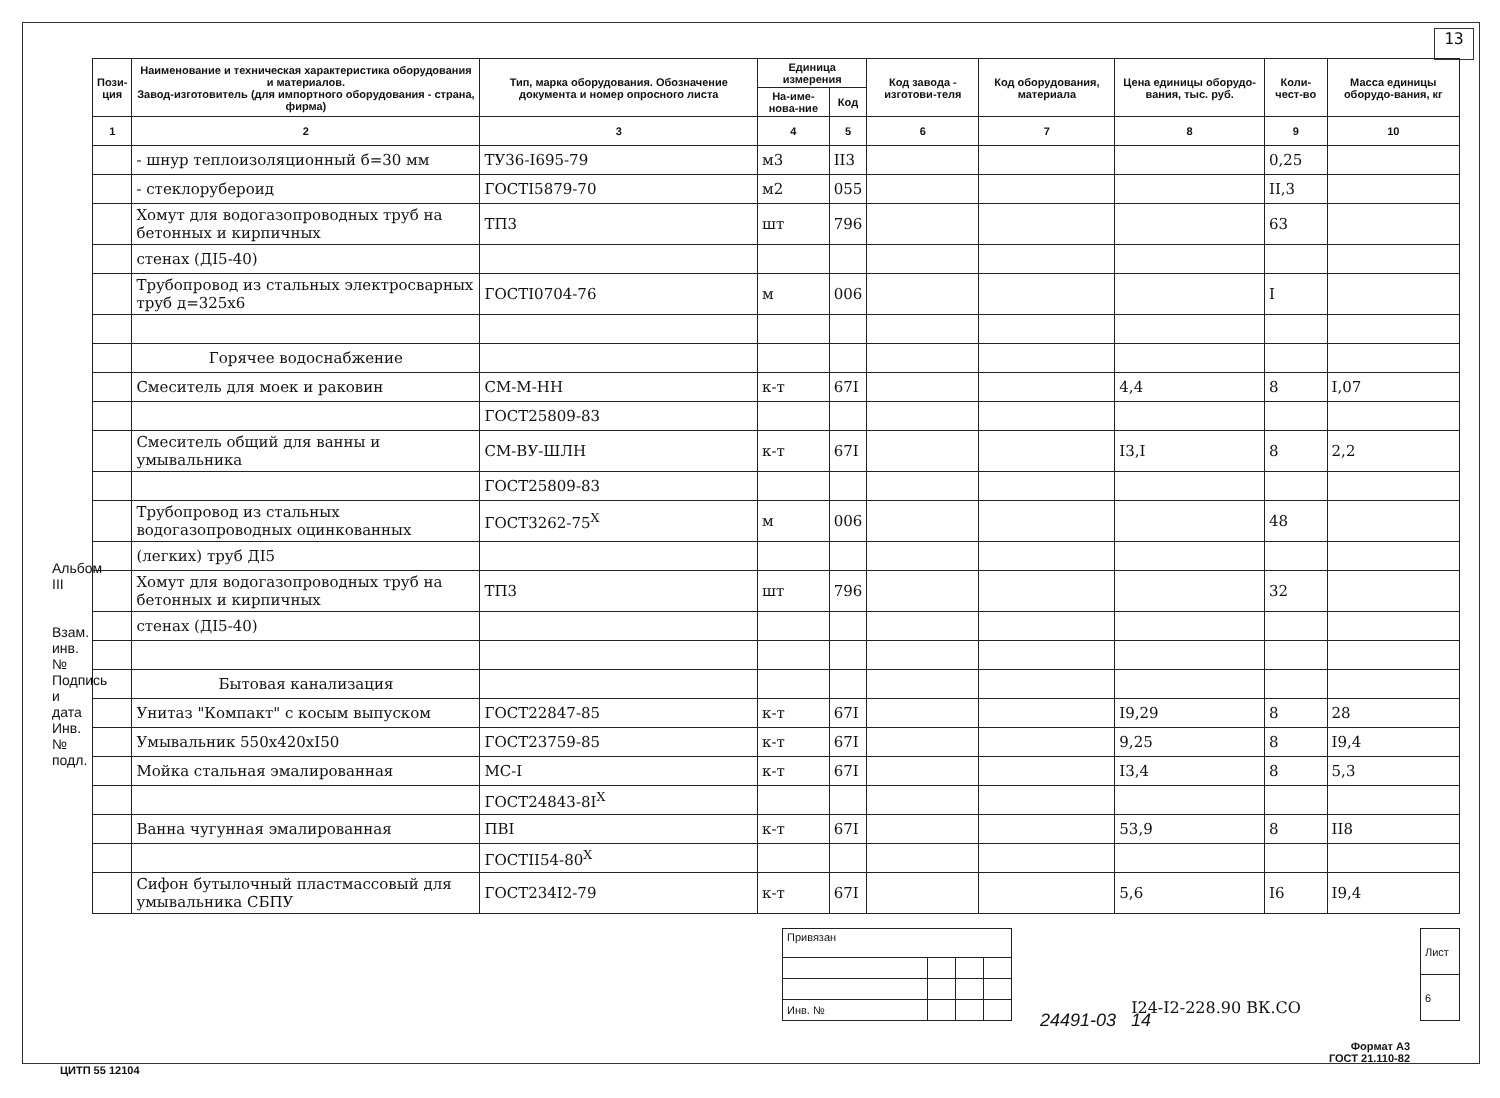13
Альбом III
Взам. инв. №
Подпись и дата
Инв. № подл.
| Пози- ция | Наименование и техническая характеристика оборудования и материалов. Завод-изготовитель (для импортного оборудования - страна, фирма) | Тип, марка оборудования. Обозначение документа и номер опросного листа | Единица измерения | | Код завода - изготови-теля | Код оборудования, материала | Цена единицы оборудо-вания, тыс. руб. | Коли-чест-во | Масса единицы оборудо-вания, кг |
| --- | --- | --- | --- | --- | --- | --- | --- | --- | --- |
| | | | На-име-нова-ние | Код | | | | | |
| 1 | 2 | 3 | 4 | 5 | 6 | 7 | 8 | 9 | 10 |
| | - шнур теплоизоляционный б=30 мм | ТУ36-I695-79 | м3 | II3 | | | | 0,25 | |
| | - стеклорубероид | ГОСТI5879-70 | м2 | 055 | | | | II,3 | |
| | Хомут для водогазопроводных труб на бетонных и кирпичных | ТП3 | шт | 796 | | | | 63 | |
| | стенах (ДI5-40) | | | | | | | | |
| | Трубопровод из стальных электросварных труб д=325х6 | ГОСТI0704-76 | м | 006 | | | | I | |
| | Горячее водоснабжение | | | | | | | | |
| | Смеситель для моек и раковин | СМ-М-НН | к-т | 67I | | | 4,4 | 8 | I,07 |
| | | ГОСТ25809-83 | | | | | | | |
| | Смеситель общий для ванны и умывальника | СМ-ВУ-ШЛН | к-т | 67I | | | I3,I | 8 | 2,2 |
| | | ГОСТ25809-83 | | | | | | | |
| | Трубопровод из стальных водогазопроводных оцинкованных | ГОСТ3262-75<sup>Х</sup> | м | 006 | | | | 48 | |
| | (легких) труб ДI5 | | | | | | | | |
| | Хомут для водогазопроводных труб на бетонных и кирпичных | ТП3 | шт | 796 | | | | 32 | |
| | стенах (ДI5-40) | | | | | | | | |
| | Бытовая канализация | | | | | | | | |
| | Унитаз "Компакт" с косым выпуском | ГОСТ22847-85 | к-т | 67I | | | I9,29 | 8 | 28 |
| | Умывальник 550х420хI50 | ГОСТ23759-85 | к-т | 67I | | | 9,25 | 8 | I9,4 |
| | Мойка стальная эмалированная | МС-I | к-т | 67I | | | I3,4 | 8 | 5,3 |
| | | ГОСТ24843-8I<sup>Х</sup> | | | | | | | |
| | Ванна чугунная эмалированная | ПВI | к-т | 67I | | | 53,9 | 8 | II8 |
| | | ГОСТII54-80<sup>Х</sup> | | | | | | | |
| | Сифон бутылочный пластмассовый для умывальника СБПУ | ГОСТ234I2-79 | к-т | 67I | | | 5,6 | I6 | I9,4 |
| Привязан | | | |
| Инв. № | | | |
I24-I2-228.90 ВК.СО
| Лист |
| 6 |
24491-03 14
Формат А3
ГОСТ 21.110-82
ЦИТП 55 12104